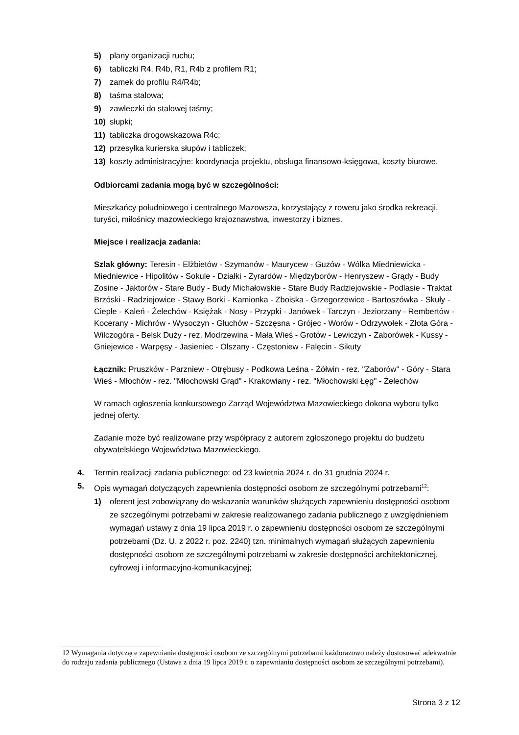5) plany organizacji ruchu;
6) tabliczki R4, R4b, R1, R4b z profilem R1;
7) zamek do profilu R4/R4b;
8) taśma stalowa;
9) zawleczki do stalowej taśmy;
10) słupki;
11) tabliczka drogowskazowa R4c;
12) przesyłka kurierska słupów i tabliczek;
13) koszty administracyjne: koordynacja projektu, obsługa finansowo-księgowa, koszty biurowe.
Odbiorcami zadania mogą być w szczególności:
Mieszkańcy południowego i centralnego Mazowsza, korzystający z roweru jako środka rekreacji, turyści, miłośnicy mazowieckiego krajoznawstwa, inwestorzy i biznes.
Miejsce i realizacja zadania:
Szlak główny: Teresin - Elżbietów - Szymanów - Maurycew - Guzów - Wólka Miedniewicka - Miedniewice - Hipolitów - Sokule - Działki - Żyrardów - Międzyborów - Henryszew - Grądy - Budy Zosine - Jaktorów - Stare Budy - Budy Michałowskie - Stare Budy Radziejowskie - Podlasie - Traktat Brzóski - Radziejowice - Stawy Borki - Kamionka - Zboiska - Grzegorzewice - Bartoszówka - Skuły - Ciepłe - Kaleń - Żelechów - Księżak - Nosy - Przypki - Janówek - Tarczyn - Jeziorzany - Rembertów - Kocerany - Michrów - Wysoczyn - Głuchów - Szczęsna - Grójec - Worów - Odrzywołek - Złota Góra - Wilczogóra - Belsk Duży - rez. Modrzewina - Mała Wieś - Grotów - Lewiczyn - Zaborówek - Kussy - Gniejewice - Warpęsy - Jasieniec - Olszany - Częstoniew - Falęcin - Sikuty
Łącznik: Pruszków - Parzniew - Otrębusy - Podkowa Leśna - Żółwin - rez. "Zaborów" - Góry - Stara Wieś - Młochów - rez. "Młochowski Grąd" - Krakowiany - rez. "Młochowski Łęg" - Żelechów
W ramach ogłoszenia konkursowego Zarząd Województwa Mazowieckiego dokona wyboru tylko jednej oferty.
Zadanie może być realizowane przy współpracy z autorem zgłoszonego projektu do budżetu obywatelskiego Województwa Mazowieckiego.
4. Termin realizacji zadania publicznego: od 23 kwietnia 2024 r. do 31 grudnia 2024 r.
5. Opis wymagań dotyczących zapewnienia dostępności osobom ze szczególnymi potrzebami<sup>12</sup>:
1) oferent jest zobowiązany do wskazania warunków służących zapewnieniu dostępności osobom ze szczególnymi potrzebami w zakresie realizowanego zadania publicznego z uwzględnieniem wymagań ustawy z dnia 19 lipca 2019 r. o zapewnieniu dostępności osobom ze szczególnymi potrzebami (Dz. U. z 2022 r. poz. 2240) tzn. minimalnych wymagań służących zapewnieniu dostępności osobom ze szczególnymi potrzebami w zakresie dostępności architektonicznej, cyfrowej i informacyjno-komunikacyjnej;
12 Wymagania dotyczące zapewniania dostępności osobom ze szczególnymi potrzebami każdorazowo należy dostosować adekwatnie do rodzaju zadania publicznego (Ustawa z dnia 19 lipca 2019 r. o zapewnianiu dostępności osobom ze szczególnymi potrzebami).
Strona 3 z 12